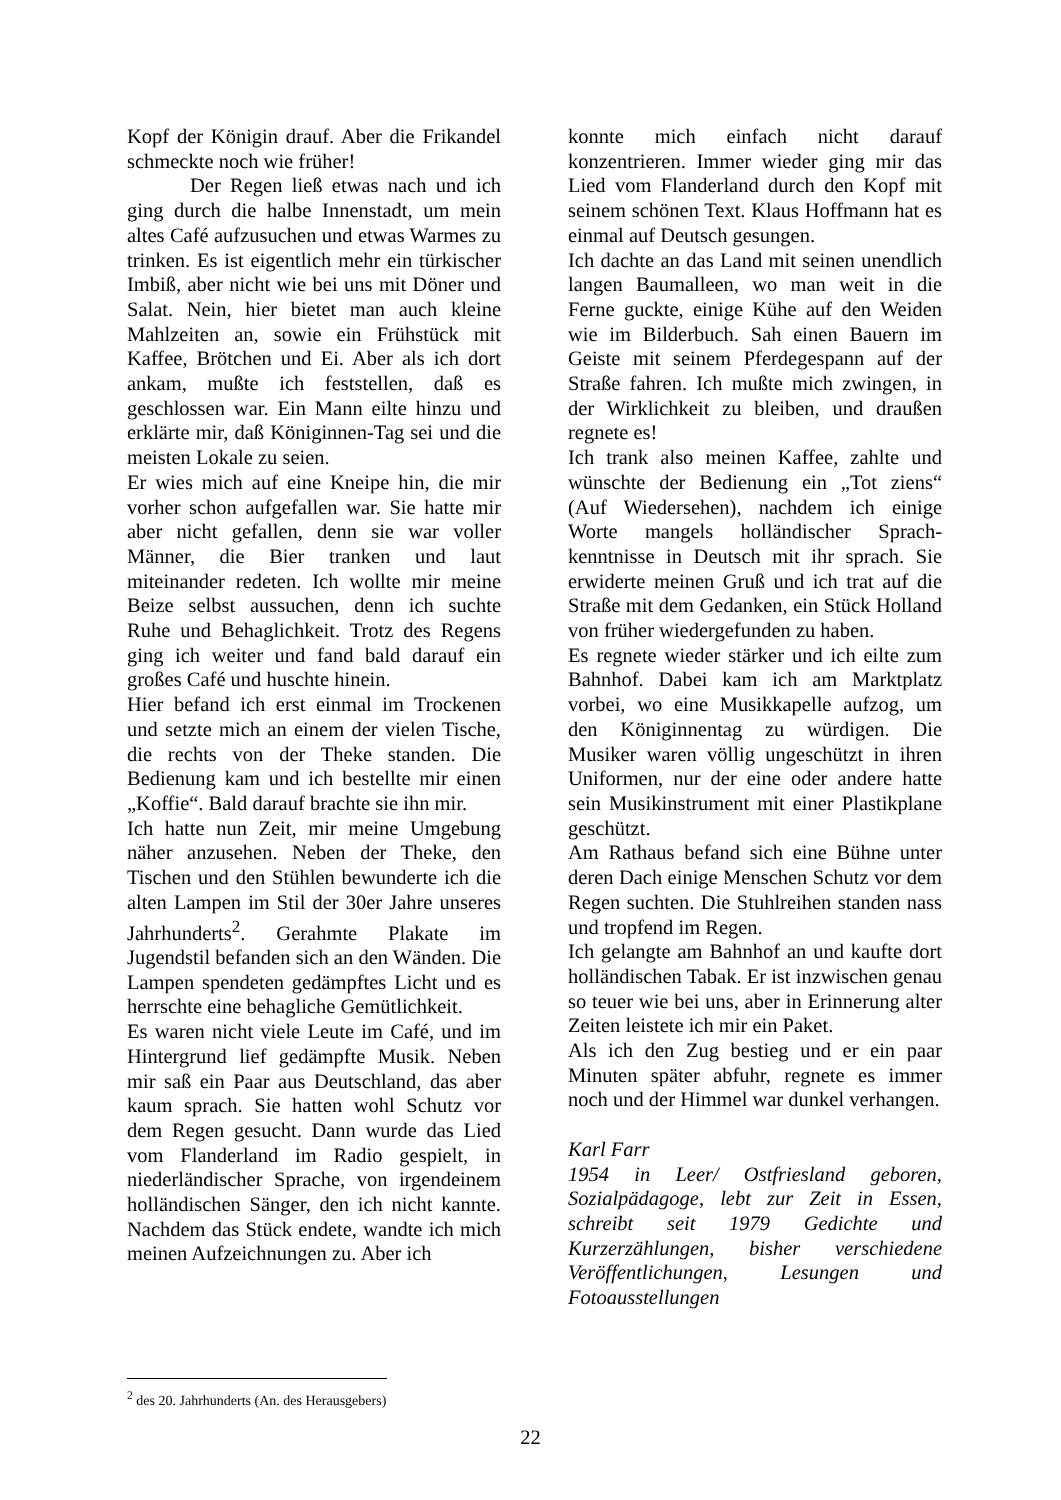Kopf der Königin drauf. Aber die Frikandel schmeckte noch wie früher!
Der Regen ließ etwas nach und ich ging durch die halbe Innenstadt, um mein altes Café aufzusuchen und etwas Warmes zu trinken. Es ist eigentlich mehr ein türkischer Imbiß, aber nicht wie bei uns mit Döner und Salat. Nein, hier bietet man auch kleine Mahlzeiten an, sowie ein Frühstück mit Kaffee, Brötchen und Ei. Aber als ich dort ankam, mußte ich feststellen, daß es geschlossen war. Ein Mann eilte hinzu und erklärte mir, daß Königinnen-Tag sei und die meisten Lokale zu seien.
Er wies mich auf eine Kneipe hin, die mir vorher schon aufgefallen war. Sie hatte mir aber nicht gefallen, denn sie war voller Männer, die Bier tranken und laut miteinander redeten. Ich wollte mir meine Beize selbst aussuchen, denn ich suchte Ruhe und Behaglichkeit. Trotz des Regens ging ich weiter und fand bald darauf ein großes Café und huschte hinein.
Hier befand ich erst einmal im Trockenen und setzte mich an einem der vielen Tische, die rechts von der Theke standen. Die Bedienung kam und ich bestellte mir einen „Koffie“. Bald darauf brachte sie ihn mir.
Ich hatte nun Zeit, mir meine Umgebung näher anzusehen. Neben der Theke, den Tischen und den Stühlen bewunderte ich die alten Lampen im Stil der 30er Jahre unseres Jahrhunderts<sup>2</sup>. Gerahmte Plakate im Jugendstil befanden sich an den Wänden. Die Lampen spendeten gedämpftes Licht und es herrschte eine behagliche Gemütlichkeit.
Es waren nicht viele Leute im Café, und im Hintergrund lief gedämpfte Musik. Neben mir saß ein Paar aus Deutschland, das aber kaum sprach. Sie hatten wohl Schutz vor dem Regen gesucht. Dann wurde das Lied vom Flanderland im Radio gespielt, in niederländischer Sprache, von irgendeinem holländischen Sänger, den ich nicht kannte. Nachdem das Stück endete, wandte ich mich meinen Aufzeichnungen zu. Aber ich
konnte mich einfach nicht darauf konzentrieren. Immer wieder ging mir das Lied vom Flanderland durch den Kopf mit seinem schönen Text. Klaus Hoffmann hat es einmal auf Deutsch gesungen.
Ich dachte an das Land mit seinen unendlich langen Baumalleen, wo man weit in die Ferne guckte, einige Kühe auf den Weiden wie im Bilderbuch. Sah einen Bauern im Geiste mit seinem Pferdegespann auf der Straße fahren. Ich mußte mich zwingen, in der Wirklichkeit zu bleiben, und draußen regnete es!
Ich trank also meinen Kaffee, zahlte und wünschte der Bedienung ein „Tot ziens“ (Auf Wiedersehen), nachdem ich einige Worte mangels holländischer Sprach-kenntnisse in Deutsch mit ihr sprach. Sie erwiderte meinen Gruß und ich trat auf die Straße mit dem Gedanken, ein Stück Holland von früher wiedergefunden zu haben.
Es regnete wieder stärker und ich eilte zum Bahnhof. Dabei kam ich am Marktplatz vorbei, wo eine Musikkapelle aufzog, um den Königinnentag zu würdigen. Die Musiker waren völlig ungeschützt in ihren Uniformen, nur der eine oder andere hatte sein Musikinstrument mit einer Plastikplane geschützt.
Am Rathaus befand sich eine Bühne unter deren Dach einige Menschen Schutz vor dem Regen suchten. Die Stuhlreihen standen nass und tropfend im Regen.
Ich gelangte am Bahnhof an und kaufte dort holländischen Tabak. Er ist inzwischen genau so teuer wie bei uns, aber in Erinnerung alter Zeiten leistete ich mir ein Paket.
Als ich den Zug bestieg und er ein paar Minuten später abfuhr, regnete es immer noch und der Himmel war dunkel verhangen.
Karl Farr
1954 in Leer/ Ostfriesland geboren, Sozialpädagoge, lebt zur Zeit in Essen, schreibt seit 1979 Gedichte und Kurzerzählungen, bisher verschiedene Veröffentlichungen, Lesungen und Fotoausstellungen
<sup>2</sup> des 20. Jahrhunderts (An. des Herausgebers)
22